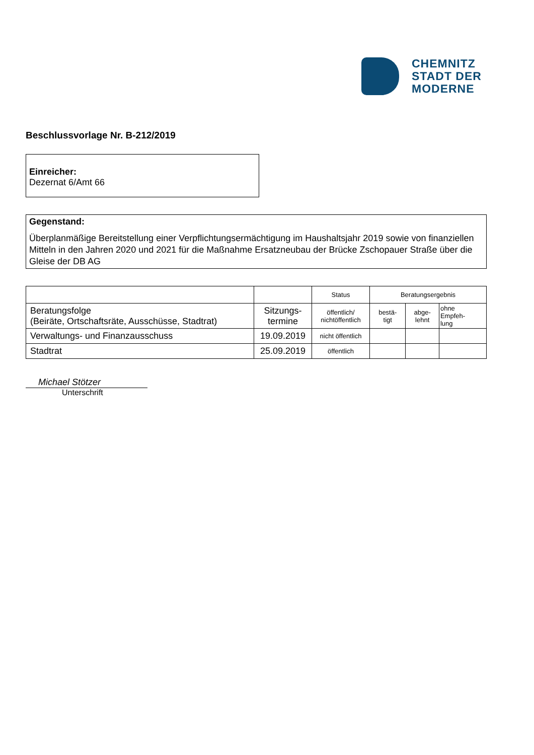CHEMNITZ
STADT DER
MODERNE
Beschlussvorlage Nr. B-212/2019
Einreicher:
Dezernat 6/Amt 66
Gegenstand:
Überplanmäßige Bereitstellung einer Verpflichtungsermächtigung im Haushaltsjahr 2019 sowie von finanziellen Mitteln in den Jahren 2020 und 2021 für die Maßnahme Ersatzneubau der Brücke Zschopauer Straße über die Gleise der DB AG
| | | Status | Beratungsergebnis | | |
| Beratungsfolge (Beiräte, Ortschaftsräte, Ausschüsse, Stadtrat) | Sitzungs- termine | öffentlich/ nichtöffentlich | bestä- tigt | abge- lehnt | ohne Empfeh- lung |
| Verwaltungs- und Finanzausschuss | 19.09.2019 | nicht öffentlich | | | |
| Stadtrat | 25.09.2019 | öffentlich | | | |
Michael Stötzer
Unterschrift